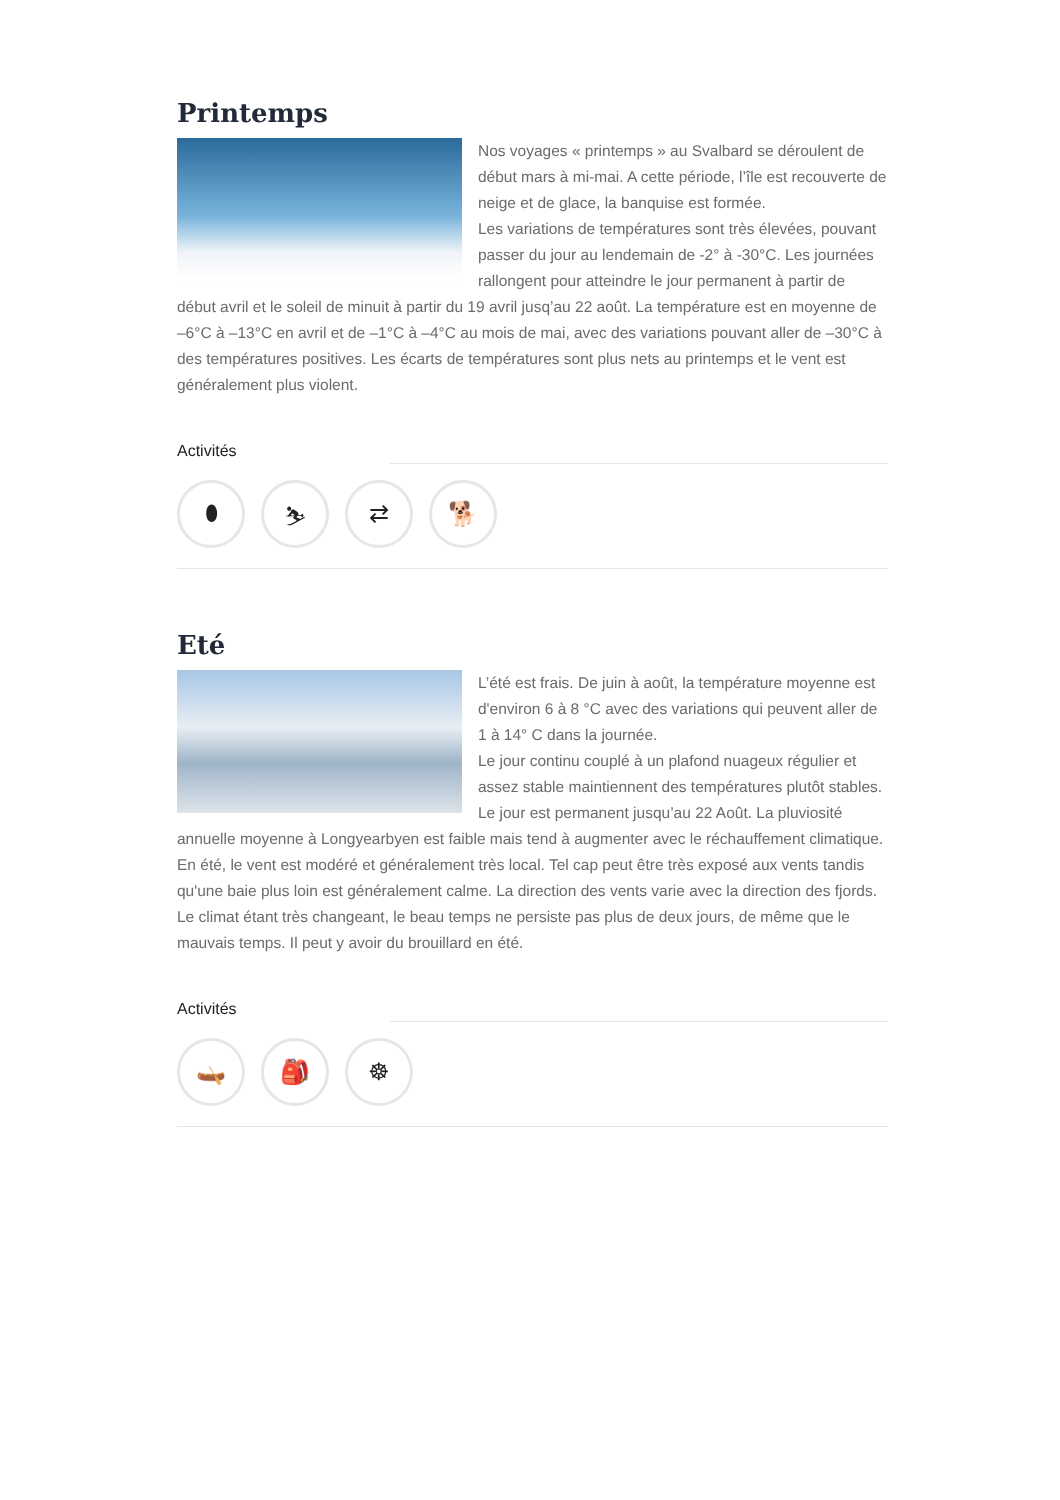Printemps
Nos voyages « printemps » au Svalbard se déroulent de début mars à mi-mai. A cette période, l’île est recouverte de neige et de glace, la banquise est formée.
Les variations de températures sont très élevées, pouvant passer du jour au lendemain de -2° à -30°C. Les journées rallongent pour atteindre le jour permanent à partir de début avril et le soleil de minuit à partir du 19 avril jusq’au 22 août. La température est en moyenne de –6°C à –13°C en avril et de –1°C à –4°C au mois de mai, avec des variations pouvant aller de –30°C à des températures positives. Les écarts de températures sont plus nets au printemps et le vent est généralement plus violent.
Activités
⬮ ⛷ ⇄ 🐕
Eté
L’été est frais. De juin à août, la température moyenne est d'environ 6 à 8 °C avec des variations qui peuvent aller de 1 à 14° C dans la journée.
Le jour continu couplé à un plafond nuageux régulier et assez stable maintiennent des températures plutôt stables. Le jour est permanent jusqu’au 22 Août. La pluviosité annuelle moyenne à Longyearbyen est faible mais tend à augmenter avec le réchauffement climatique.
En été, le vent est modéré et généralement très local. Tel cap peut être très exposé aux vents tandis qu'une baie plus loin est généralement calme. La direction des vents varie avec la direction des fjords. Le climat étant très changeant, le beau temps ne persiste pas plus de deux jours, de même que le mauvais temps. Il peut y avoir du brouillard en été.
Activités
🛶 🎒 ☸